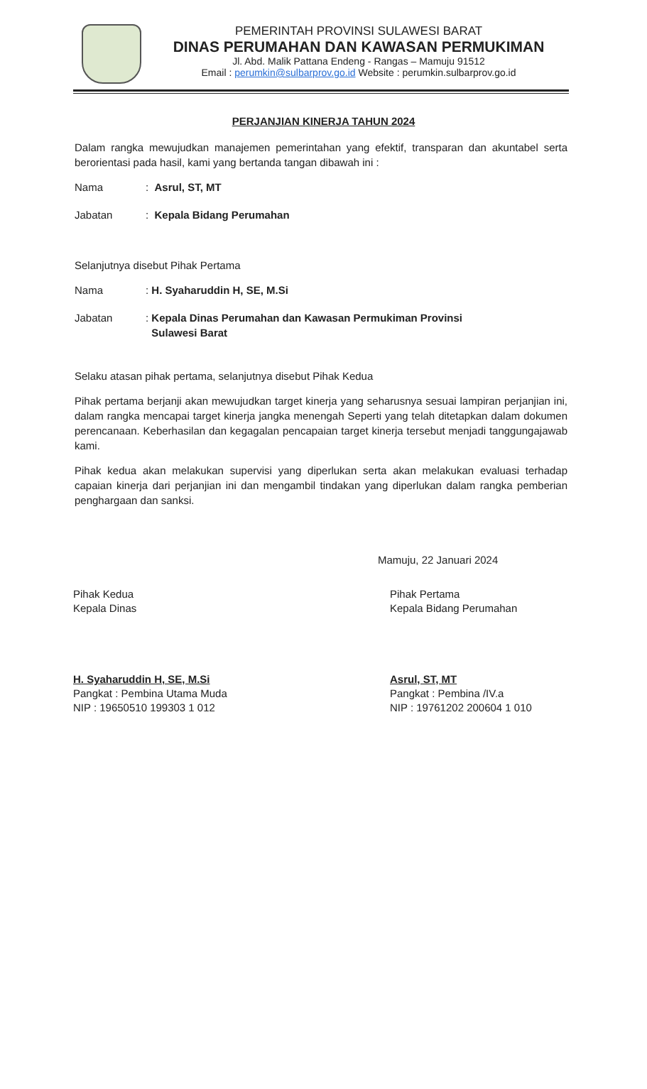PEMERINTAH PROVINSI SULAWESI BARAT
DINAS PERUMAHAN DAN KAWASAN PERMUKIMAN
Jl. Abd. Malik Pattana Endeng - Rangas – Mamuju 91512
Email : perumkin@sulbarprov.go.id Website : perumkin.sulbarprov.go.id
PERJANJIAN KINERJA TAHUN 2024
Dalam rangka mewujudkan manajemen pemerintahan yang efektif, transparan dan akuntabel serta berorientasi pada hasil, kami yang bertanda tangan dibawah ini :
Nama: Asrul, ST, MT
Jabatan: Kepala Bidang Perumahan
Selanjutnya disebut Pihak Pertama
Nama: H. Syaharuddin H, SE, M.Si
Jabatan: Kepala Dinas Perumahan dan Kawasan Permukiman Provinsi
Sulawesi Barat
Selaku atasan pihak pertama, selanjutnya disebut Pihak Kedua
Pihak pertama berjanji akan mewujudkan target kinerja yang seharusnya sesuai lampiran perjanjian ini, dalam rangka mencapai target kinerja jangka menengah Seperti yang telah ditetapkan dalam dokumen perencanaan. Keberhasilan dan kegagalan pencapaian target kinerja tersebut menjadi tanggungajawab kami.
Pihak kedua akan melakukan supervisi yang diperlukan serta akan melakukan evaluasi terhadap capaian kinerja dari perjanjian ini dan mengambil tindakan yang diperlukan dalam rangka pemberian penghargaan dan sanksi.
Mamuju, 22 Januari 2024
Pihak Kedua
Kepala Dinas
H. Syaharuddin H, SE, M.Si
Pangkat : Pembina Utama Muda
NIP : 19650510 199303 1 012
Pihak Pertama
Kepala Bidang Perumahan
Asrul, ST, MT
Pangkat : Pembina /IV.a
NIP : 19761202 200604 1 010